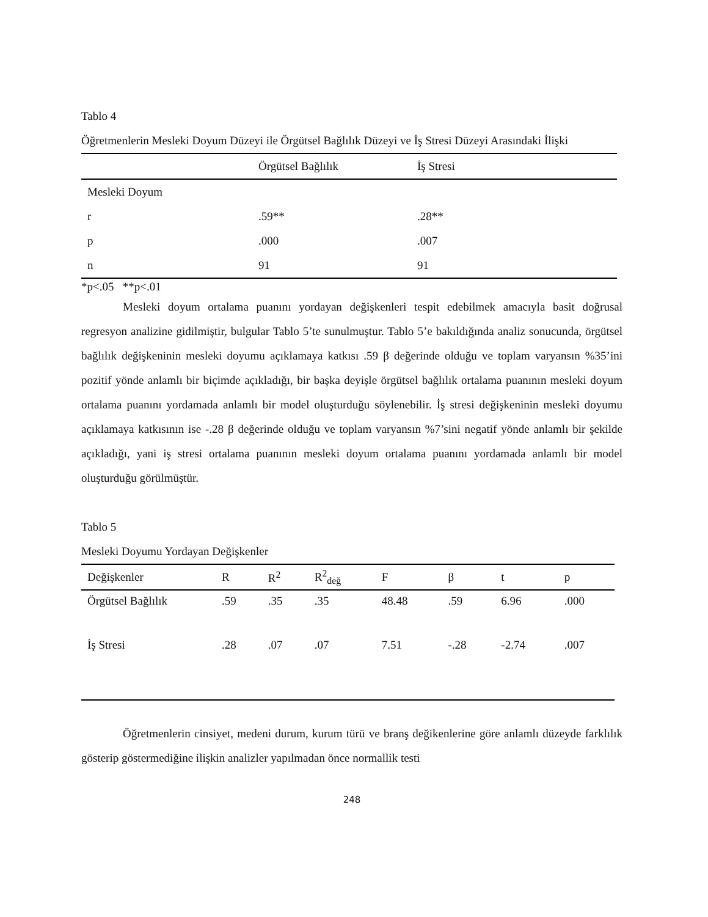Tablo 4
Öğretmenlerin Mesleki Doyum Düzeyi ile Örgütsel Bağlılık Düzeyi ve İş Stresi Düzeyi Arasındaki İlişki
| | Örgütsel Bağlılık | İş Stresi |
| Mesleki Doyum | | |
| r | .59** | .28** |
| p | .000 | .007 |
| n | 91 | 91 |
*p<.05 **p<.01
Mesleki doyum ortalama puanını yordayan değişkenleri tespit edebilmek amacıyla basit doğrusal regresyon analizine gidilmiştir, bulgular Tablo 5’te sunulmuştur. Tablo 5’e bakıldığında analiz sonucunda, örgütsel bağlılık değişkeninin mesleki doyumu açıklamaya katkısı .59 β değerinde olduğu ve toplam varyansın %35’ini pozitif yönde anlamlı bir biçimde açıkladığı, bir başka deyişle örgütsel bağlılık ortalama puanının mesleki doyum ortalama puanını yordamada anlamlı bir model oluşturduğu söylenebilir. İş stresi değişkeninin mesleki doyumu açıklamaya katkısının ise -.28 β değerinde olduğu ve toplam varyansın %7’sini negatif yönde anlamlı bir şekilde açıkladığı, yani iş stresi ortalama puanının mesleki doyum ortalama puanını yordamada anlamlı bir model oluşturduğu görülmüştür.
Tablo 5
Mesleki Doyumu Yordayan Değişkenler
| Değişkenler | R | R<sup>2</sup> | R<sup>2</sup><sub>değ</sub> | F | β | t | p |
| --- | --- | --- | --- | --- | --- | --- | --- |
| Örgütsel Bağlılık | .59 | .35 | .35 | 48.48 | .59 | 6.96 | .000 |
| İş Stresi | .28 | .07 | .07 | 7.51 | -.28 | -2.74 | .007 |
Öğretmenlerin cinsiyet, medeni durum, kurum türü ve branş değikenlerine göre anlamlı düzeyde farklılık gösterip göstermediğine ilişkin analizler yapılmadan önce normallik testi
248